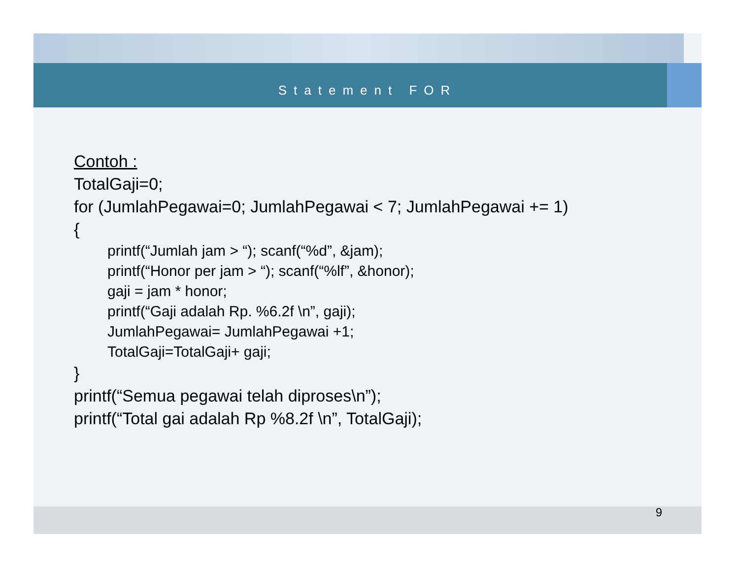Statement FOR
Contoh :
TotalGaji=0;
for (JumlahPegawai=0; JumlahPegawai < 7; JumlahPegawai += 1)
{
printf(“Jumlah jam > “); scanf(“%d”, &jam);
printf(“Honor per jam > “); scanf(“%lf”, &honor);
gaji = jam * honor;
printf(“Gaji adalah Rp. %6.2f \n”, gaji);
JumlahPegawai= JumlahPegawai +1;
TotalGaji=TotalGaji+ gaji;
}
printf(“Semua pegawai telah diproses\n”);
printf(“Total gai adalah Rp %8.2f \n”, TotalGaji);
9